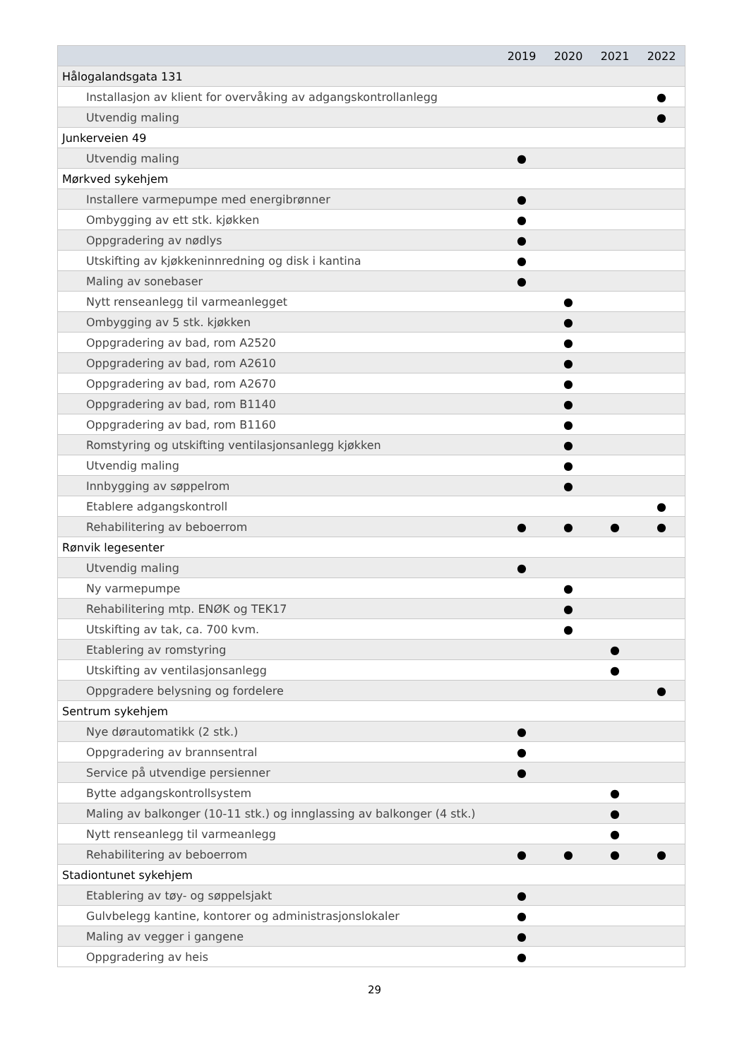| | 2019 | 2020 | 2021 | 2022 |
| --- | --- | --- | --- | --- |
| Hålogalandsgata 131 | | | | |
| Installasjon av klient for overvåking av adgangskontrollanlegg | | | | ● |
| Utvendig maling | | | | ● |
| Junkerveien 49 | | | | |
| Utvendig maling | ● | | | |
| Mørkved sykehjem | | | | |
| Installere varmepumpe med energibrønner | ● | | | |
| Ombygging av ett stk. kjøkken | ● | | | |
| Oppgradering av nødlys | ● | | | |
| Utskifting av kjøkkeninnredning og disk i kantina | ● | | | |
| Maling av sonebaser | ● | | | |
| Nytt renseanlegg til varmeanlegget | | ● | | |
| Ombygging av 5 stk. kjøkken | | ● | | |
| Oppgradering av bad, rom A2520 | | ● | | |
| Oppgradering av bad, rom A2610 | | ● | | |
| Oppgradering av bad, rom A2670 | | ● | | |
| Oppgradering av bad, rom B1140 | | ● | | |
| Oppgradering av bad, rom B1160 | | ● | | |
| Romstyring og utskifting ventilasjonsanlegg kjøkken | | ● | | |
| Utvendig maling | | ● | | |
| Innbygging av søppelrom | | ● | | |
| Etablere adgangskontroll | | | | ● |
| Rehabilitering av beboerrom | ● | ● | ● | ● |
| Rønvik legesenter | | | | |
| Utvendig maling | ● | | | |
| Ny varmepumpe | | ● | | |
| Rehabilitering mtp. ENØK og TEK17 | | ● | | |
| Utskifting av tak, ca. 700 kvm. | | ● | | |
| Etablering av romstyring | | | ● | |
| Utskifting av ventilasjonsanlegg | | | ● | |
| Oppgradere belysning og fordelere | | | | ● |
| Sentrum sykehjem | | | | |
| Nye dørautomatikk (2 stk.) | ● | | | |
| Oppgradering av brannsentral | ● | | | |
| Service på utvendige persienner | ● | | | |
| Bytte adgangskontrollsystem | | | ● | |
| Maling av balkonger (10-11 stk.) og innglassing av balkonger (4 stk.) | | | ● | |
| Nytt renseanlegg til varmeanlegg | | | ● | |
| Rehabilitering av beboerrom | ● | ● | ● | ● |
| Stadiontunet sykehjem | | | | |
| Etablering av tøy- og søppelsjakt | ● | | | |
| Gulvbelegg kantine, kontorer og administrasjonslokaler | ● | | | |
| Maling av vegger i gangene | ● | | | |
| Oppgradering av heis | ● | | | |
29